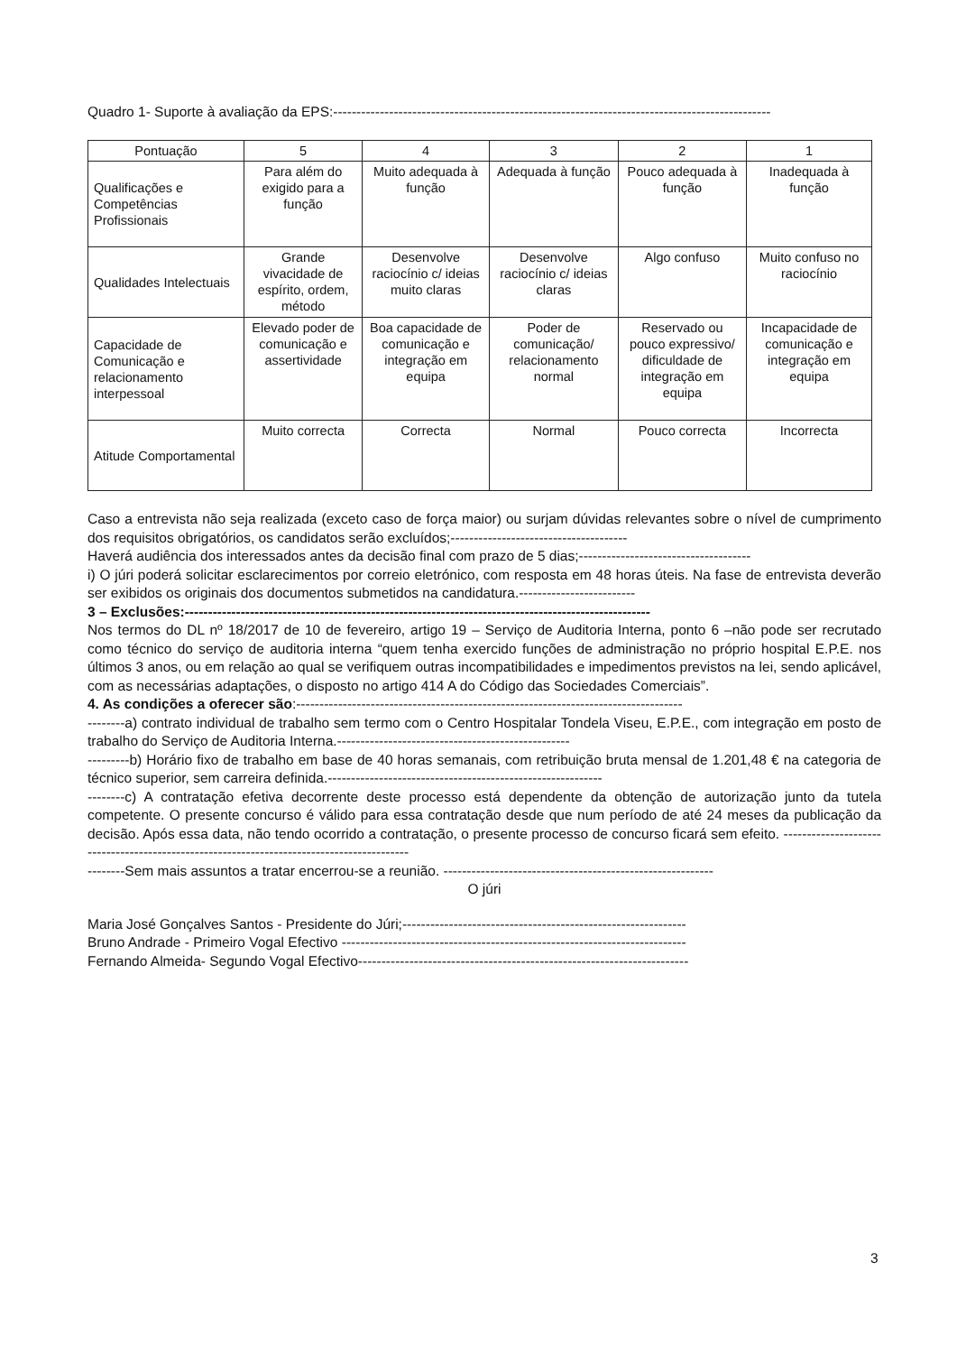Quadro 1- Suporte à avaliação da EPS:----------------------------------------------------------------------------------------------
| Pontuação | 5 | 4 | 3 | 2 | 1 |
| --- | --- | --- | --- | --- | --- |
| Qualificações e Competências Profissionais | Para além do exigido para a função | Muito adequada à função | Adequada à função | Pouco adequada à função | Inadequada à função |
| Qualidades Intelectuais | Grande vivacidade de espírito, ordem, método | Desenvolve raciocínio c/ ideias muito claras | Desenvolve raciocínio c/ ideias claras | Algo confuso | Muito confuso no raciocínio |
| Capacidade de Comunicação e relacionamento interpessoal | Elevado poder de comunicação e assertividade | Boa capacidade de comunicação e integração em equipa | Poder de comunicação/ relacionamento normal | Reservado ou pouco expressivo/ dificuldade de integração em equipa | Incapacidade de comunicação e integração em equipa |
| Atitude Comportamental | Muito correcta | Correcta | Normal | Pouco correcta | Incorrecta |
Caso a entrevista não seja realizada (exceto caso de força maior) ou surjam dúvidas relevantes sobre o nível de cumprimento dos requisitos obrigatórios, os candidatos serão excluídos;--------------------------------------
Haverá audiência dos interessados antes da decisão final com prazo de 5 dias;-------------------------------------
i) O júri poderá solicitar esclarecimentos por correio eletrónico, com resposta em 48 horas úteis. Na fase de entrevista deverão ser exibidos os originais dos documentos submetidos na candidatura.-------------------------
3 – Exclusões:----------------------------------------------------------------------------------------------------
Nos termos do DL nº 18/2017 de 10 de fevereiro, artigo 19 – Serviço de Auditoria Interna, ponto 6 –não pode ser recrutado como técnico do serviço de auditoria interna “quem tenha exercido funções de administração no próprio hospital E.P.E. nos últimos 3 anos, ou em relação ao qual se verifiquem outras incompatibilidades e impedimentos previstos na lei, sendo aplicável, com as necessárias adaptações, o disposto no artigo 414 A do Código das Sociedades Comerciais”.
4. As condições a oferecer são:-----------------------------------------------------------------------------------
--------a) contrato individual de trabalho sem termo com o Centro Hospitalar Tondela Viseu, E.P.E., com integração em posto de trabalho do Serviço de Auditoria Interna.--------------------------------------------------
---------b) Horário fixo de trabalho em base de 40 horas semanais, com retribuição bruta mensal de 1.201,48 € na categoria de técnico superior, sem carreira definida.-----------------------------------------------------------
--------c) A contratação efetiva decorrente deste processo está dependente da obtenção de autorização junto da tutela competente. O presente concurso é válido para essa contratação desde que num período de até 24 meses da publicação da decisão. Após essa data, não tendo ocorrido a contratação, o presente processo de concurso ficará sem efeito. ------------------------------------------------------------------------------------------
--------Sem mais assuntos a tratar encerrou-se a reunião. ----------------------------------------------------------
O júri
Maria José Gonçalves Santos - Presidente do Júri;-------------------------------------------------------------
Bruno Andrade - Primeiro Vogal Efectivo --------------------------------------------------------------------------
Fernando Almeida- Segundo Vogal Efectivo-----------------------------------------------------------------------
3